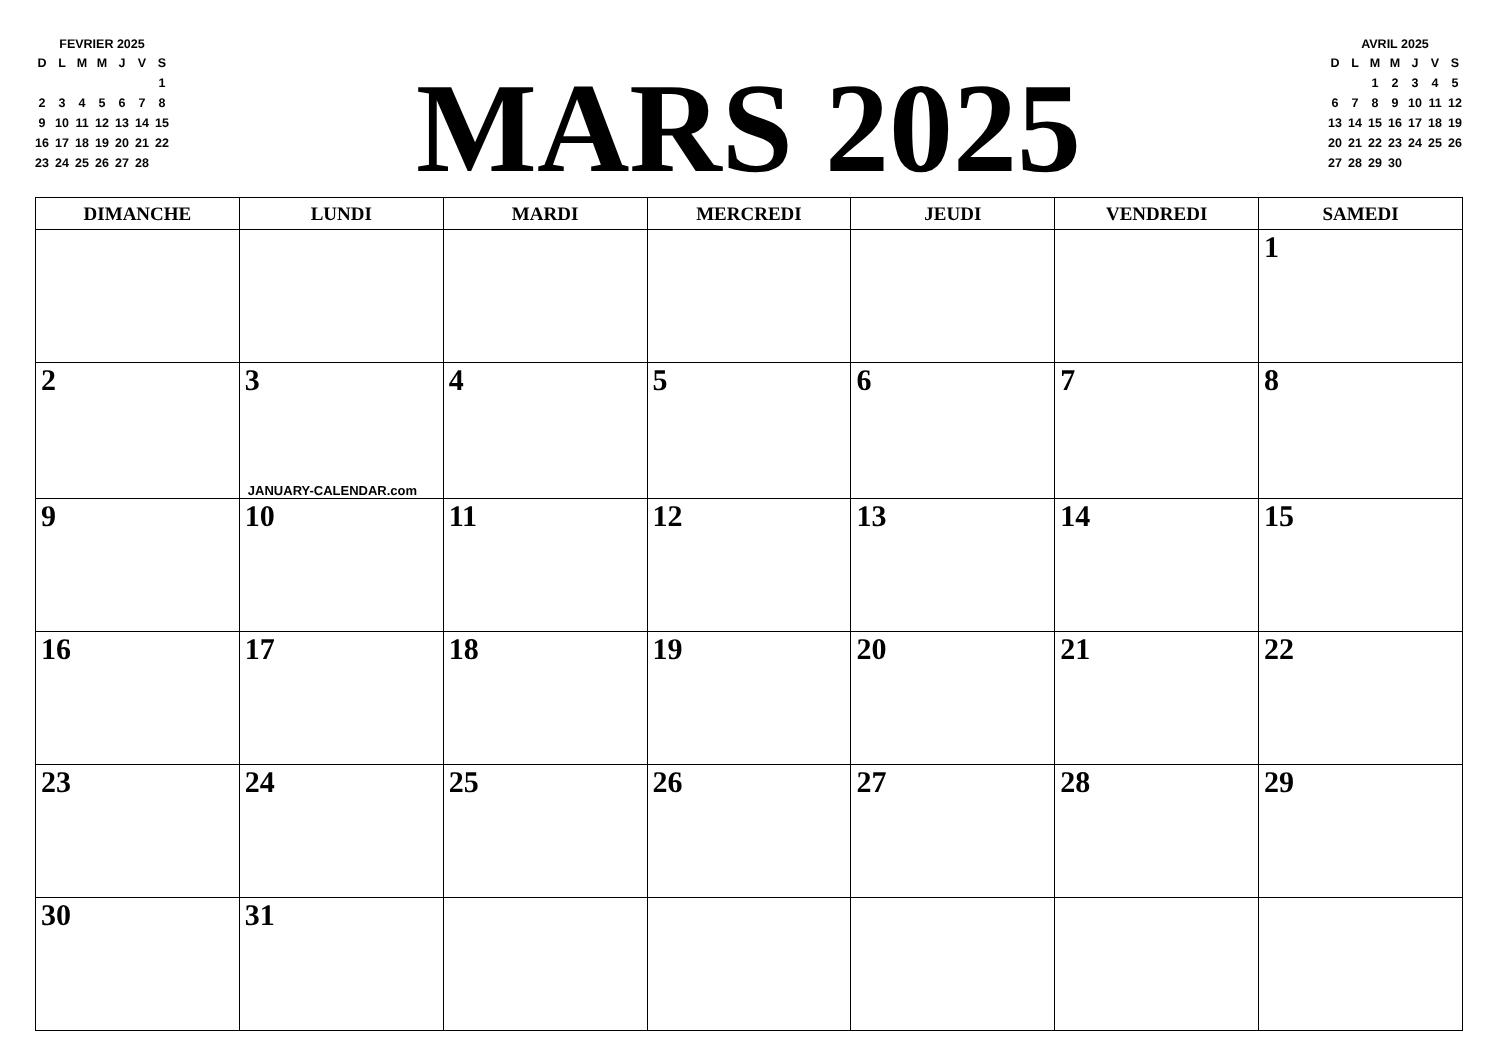| FEVRIER 2025 | | | | | | |
| D | L | M | M | J | V | S |
| | | | | | | 1 |
| 2 | 3 | 4 | 5 | 6 | 7 | 8 |
| 9 | 10 | 11 | 12 | 13 | 14 | 15 |
| 16 | 17 | 18 | 19 | 20 | 21 | 22 |
| 23 | 24 | 25 | 26 | 27 | 28 | |
MARS 2025
| AVRIL 2025 | | | | | | |
| D | L | M | M | J | V | S |
| | | 1 | 2 | 3 | 4 | 5 |
| 6 | 7 | 8 | 9 | 10 | 11 | 12 |
| 13 | 14 | 15 | 16 | 17 | 18 | 19 |
| 20 | 21 | 22 | 23 | 24 | 25 | 26 |
| 27 | 28 | 29 | 30 | | | |
| DIMANCHE | LUNDI | MARDI | MERCREDI | JEUDI | VENDREDI | SAMEDI |
| --- | --- | --- | --- | --- | --- | --- |
| | | | | | | 1 |
| 2 | 3 JANUARY-CALENDAR.com | 4 | 5 | 6 | 7 | 8 |
| 9 | 10 | 11 | 12 | 13 | 14 | 15 |
| 16 | 17 | 18 | 19 | 20 | 21 | 22 |
| 23 | 24 | 25 | 26 | 27 | 28 | 29 |
| 30 | 31 | | | | | |